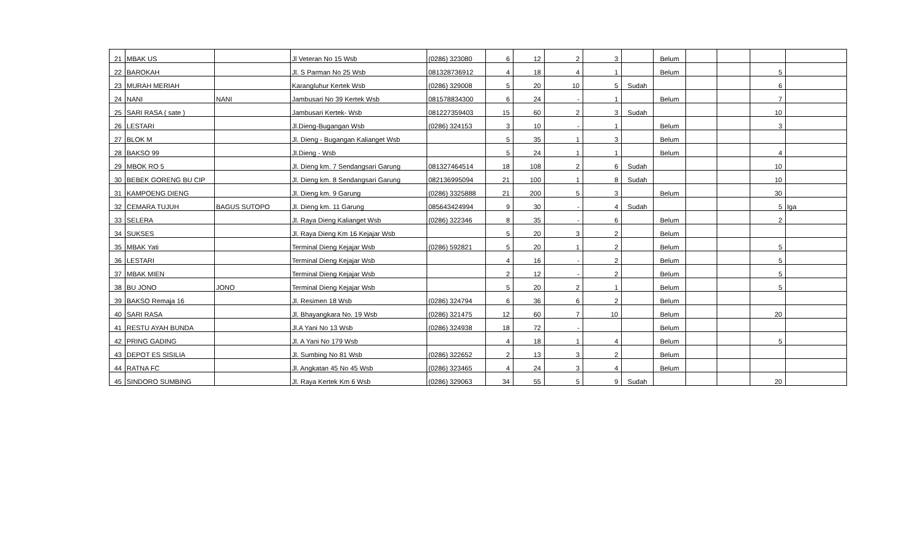| 21 | MBAK US | | Jl Veteran No 15 Wsb | (0286) 323080 | 6 | 12 | 2 | 3 | | Belum | | | | |
| 22 | BAROKAH | | Jl. S Parman No 25 Wsb | 081328736912 | 4 | 18 | 4 | 1 | | Belum | | | 5 | |
| 23 | MURAH MERIAH | | Karangluhur Kertek Wsb | (0286) 329008 | 5 | 20 | 10 | 5 | Sudah | | | | 6 | |
| 24 | NANI | NANI | Jambusari No 39 Kertek Wsb | 081578834300 | 6 | 24 | - | 1 | | Belum | | | 7 | |
| 25 | SARI RASA ( sate ) | | Jambusari Kertek- Wsb | 081227359403 | 15 | 60 | 2 | 3 | Sudah | | | | 10 | |
| 26 | LESTARI | | Jl.Dieng-Bugangan Wsb | (0286) 324153 | 3 | 10 | - | 1 | | Belum | | | 3 | |
| 27 | BLOK M | | Jl. Dieng - Bugangan Kalianget Wsb | | 5 | 35 | 1 | 3 | | Belum | | | | |
| 28 | BAKSO 99 | | Jl.Dieng - Wsb | | 5 | 24 | 1 | 1 | | Belum | | | 4 | |
| 29 | MBOK RO 5 | | Jl. Dieng km. 7 Sendangsari Garung | 081327464514 | 18 | 108 | 2 | 6 | Sudah | | | | 10 | |
| 30 | BEBEK GORENG BU CIP | | Jl. Dieng km. 8 Sendangsari Garung | 082136995094 | 21 | 100 | 1 | 8 | Sudah | | | | 10 | |
| 31 | KAMPOENG DIENG | | Jl. Dieng km. 9 Garung | (0286) 3325888 | 21 | 200 | 5 | 3 | | Belum | | | 30 | |
| 32 | CEMARA TUJUH | BAGUS SUTOPO | Jl. Dieng km. 11 Garung | 085643424994 | 9 | 30 | - | 4 | Sudah | | | | 5 | Iga |
| 33 | SELERA | | Jl. Raya Dieng Kalianget Wsb | (0286) 322346 | 8 | 35 | - | 6 | | Belum | | | 2 | |
| 34 | SUKSES | | Jl. Raya Dieng Km 16 Kejajar Wsb | | 5 | 20 | 3 | 2 | | Belum | | | | |
| 35 | MBAK Yati | | Terminal Dieng Kejajar Wsb | (0286) 592821 | 5 | 20 | 1 | 2 | | Belum | | | 5 | |
| 36 | LESTARI | | Terminal Dieng Kejajar Wsb | | 4 | 16 | - | 2 | | Belum | | | 5 | |
| 37 | MBAK MIEN | | Terminal Dieng Kejajar Wsb | | 2 | 12 | - | 2 | | Belum | | | 5 | |
| 38 | BU JONO | JONO | Terminal Dieng Kejajar Wsb | | 5 | 20 | 2 | 1 | | Belum | | | 5 | |
| 39 | BAKSO Remaja 16 | | Jl. Resimen 18 Wsb | (0286) 324794 | 6 | 36 | 6 | 2 | | Belum | | | | |
| 40 | SARI RASA | | Jl. Bhayangkara No. 19 Wsb | (0286) 321475 | 12 | 60 | 7 | 10 | | Belum | | | 20 | |
| 41 | RESTU AYAH BUNDA | | Jl.A Yani No 13 Wsb | (0286) 324938 | 18 | 72 | - | | | Belum | | | | |
| 42 | PRING GADING | | Jl. A Yani No 179 Wsb | | 4 | 18 | 1 | 4 | | Belum | | | 5 | |
| 43 | DEPOT ES SISILIA | | Jl. Sumbing No 81 Wsb | (0286) 322652 | 2 | 13 | 3 | 2 | | Belum | | | | |
| 44 | RATNA FC | | Jl. Angkatan 45 No 45 Wsb | (0286) 323465 | 4 | 24 | 3 | 4 | | Belum | | | | |
| 45 | SINDORO SUMBING | | Jl. Raya Kertek Km 6 Wsb | (0286) 329063 | 34 | 55 | 5 | 9 | Sudah | | | | 20 | |